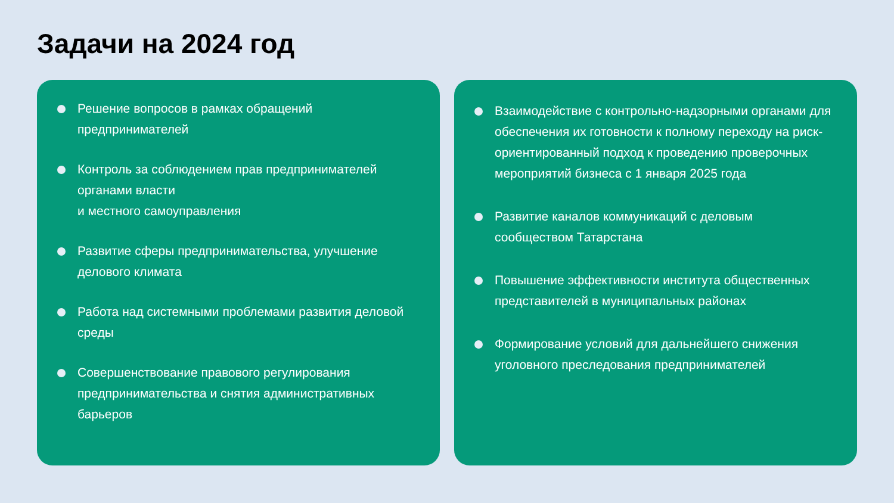Задачи на 2024 год
Решение вопросов в рамках обращений
предпринимателей
Контроль за соблюдением прав предпринимателей органами власти
и местного самоуправления
Развитие сферы предпринимательства, улучшение делового климата
Работа над системными проблемами развития деловой среды
Совершенствование правового регулирования предпринимательства и снятия административных барьеров
Взаимодействие с контрольно-надзорными органами для обеспечения их готовности к полному переходу на риск-ориентированный подход к проведению проверочных мероприятий бизнеса с 1 января 2025 года
Развитие каналов коммуникаций с деловым сообществом Татарстана
Повышение эффективности института общественных представителей в муниципальных районах
Формирование условий для дальнейшего снижения уголовного преследования предпринимателей